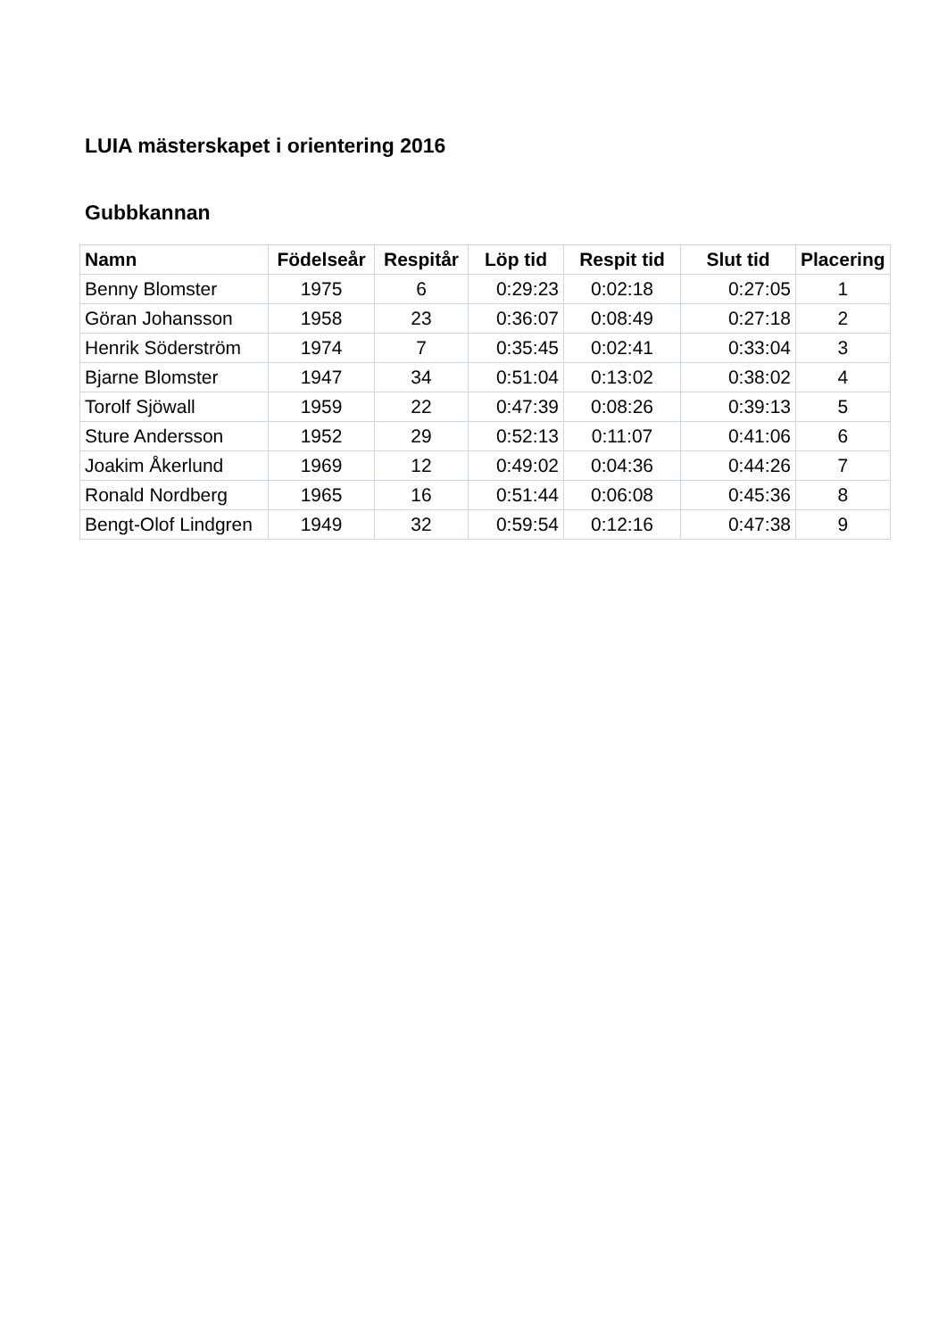LUIA mästerskapet i orientering 2016
Gubbkannan
| Namn | Födelseår | Respitår | Löp tid | Respit tid | Slut tid | Placering |
| --- | --- | --- | --- | --- | --- | --- |
| Benny Blomster | 1975 | 6 | 0:29:23 | 0:02:18 | 0:27:05 | 1 |
| Göran Johansson | 1958 | 23 | 0:36:07 | 0:08:49 | 0:27:18 | 2 |
| Henrik Söderström | 1974 | 7 | 0:35:45 | 0:02:41 | 0:33:04 | 3 |
| Bjarne Blomster | 1947 | 34 | 0:51:04 | 0:13:02 | 0:38:02 | 4 |
| Torolf Sjöwall | 1959 | 22 | 0:47:39 | 0:08:26 | 0:39:13 | 5 |
| Sture Andersson | 1952 | 29 | 0:52:13 | 0:11:07 | 0:41:06 | 6 |
| Joakim Åkerlund | 1969 | 12 | 0:49:02 | 0:04:36 | 0:44:26 | 7 |
| Ronald Nordberg | 1965 | 16 | 0:51:44 | 0:06:08 | 0:45:36 | 8 |
| Bengt-Olof Lindgren | 1949 | 32 | 0:59:54 | 0:12:16 | 0:47:38 | 9 |